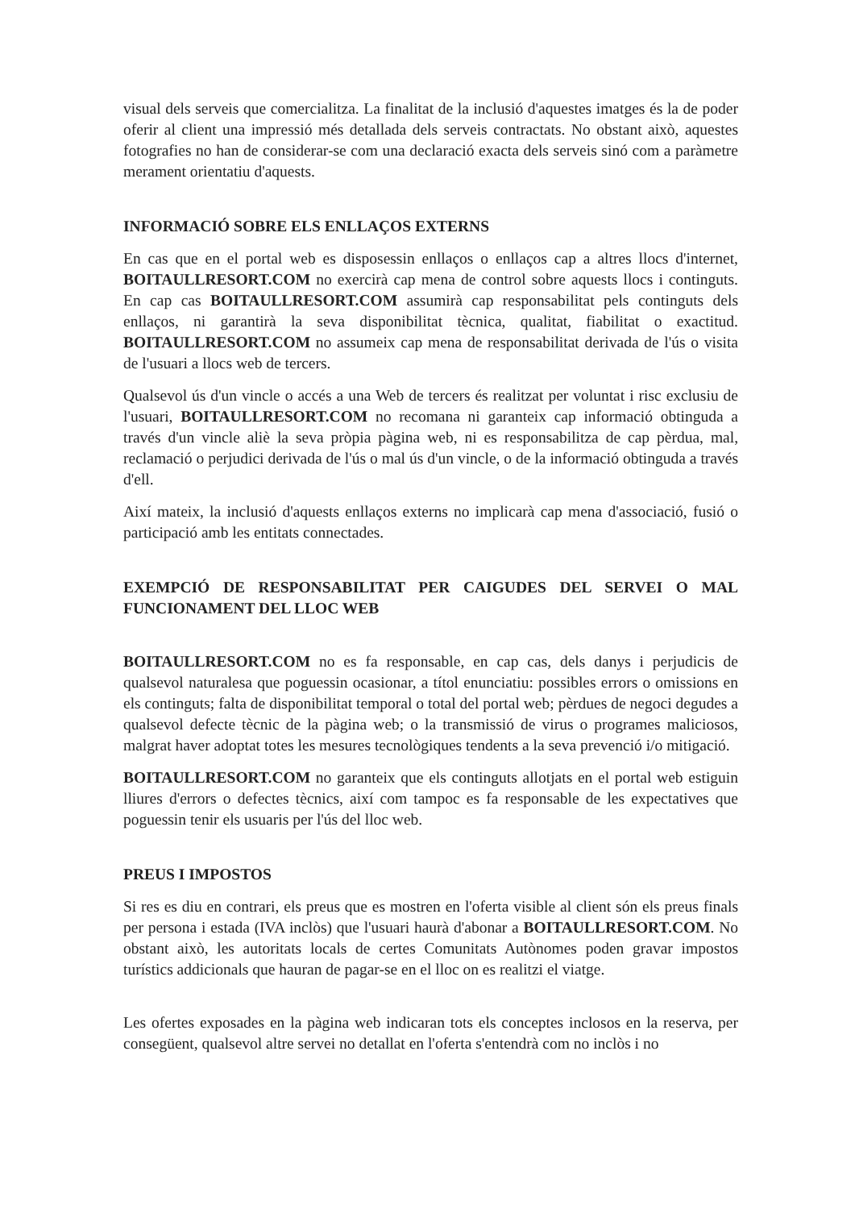visual dels serveis que comercialitza. La finalitat de la inclusió d'aquestes imatges és la de poder oferir al client una impressió més detallada dels serveis contractats. No obstant això, aquestes fotografies no han de considerar-se com una declaració exacta dels serveis sinó com a paràmetre merament orientatiu d'aquests.
INFORMACIÓ SOBRE ELS ENLLAÇOS EXTERNS
En cas que en el portal web es disposessin enllaços o enllaços cap a altres llocs d'internet, BOITAULLRESORT.COM no exercirà cap mena de control sobre aquests llocs i continguts. En cap cas BOITAULLRESORT.COM assumirà cap responsabilitat pels continguts dels enllaços, ni garantirà la seva disponibilitat tècnica, qualitat, fiabilitat o exactitud. BOITAULLRESORT.COM no assumeix cap mena de responsabilitat derivada de l'ús o visita de l'usuari a llocs web de tercers.
Qualsevol ús d'un vincle o accés a una Web de tercers és realitzat per voluntat i risc exclusiu de l'usuari, BOITAULLRESORT.COM no recomana ni garanteix cap informació obtinguda a través d'un vincle aliè la seva pròpia pàgina web, ni es responsabilitza de cap pèrdua, mal, reclamació o perjudici derivada de l'ús o mal ús d'un vincle, o de la informació obtinguda a través d'ell.
Així mateix, la inclusió d'aquests enllaços externs no implicarà cap mena d'associació, fusió o participació amb les entitats connectades.
EXEMPCIÓ DE RESPONSABILITAT PER CAIGUDES DEL SERVEI O MAL FUNCIONAMENT DEL LLOC WEB
BOITAULLRESORT.COM no es fa responsable, en cap cas, dels danys i perjudicis de qualsevol naturalesa que poguessin ocasionar, a títol enunciatiu: possibles errors o omissions en els continguts; falta de disponibilitat temporal o total del portal web; pèrdues de negoci degudes a qualsevol defecte tècnic de la pàgina web; o la transmissió de virus o programes maliciosos, malgrat haver adoptat totes les mesures tecnològiques tendents a la seva prevenció i/o mitigació.
BOITAULLRESORT.COM no garanteix que els continguts allotjats en el portal web estiguin lliures d'errors o defectes tècnics, així com tampoc es fa responsable de les expectatives que poguessin tenir els usuaris per l'ús del lloc web.
PREUS I IMPOSTOS
Si res es diu en contrari, els preus que es mostren en l'oferta visible al client són els preus finals per persona i estada (IVA inclòs) que l'usuari haurà d'abonar a BOITAULLRESORT.COM. No obstant això, les autoritats locals de certes Comunitats Autònomes poden gravar impostos turístics addicionals que hauran de pagar-se en el lloc on es realitzi el viatge.
Les ofertes exposades en la pàgina web indicaran tots els conceptes inclosos en la reserva, per consegüent, qualsevol altre servei no detallat en l'oferta s'entendrà com no inclòs i no